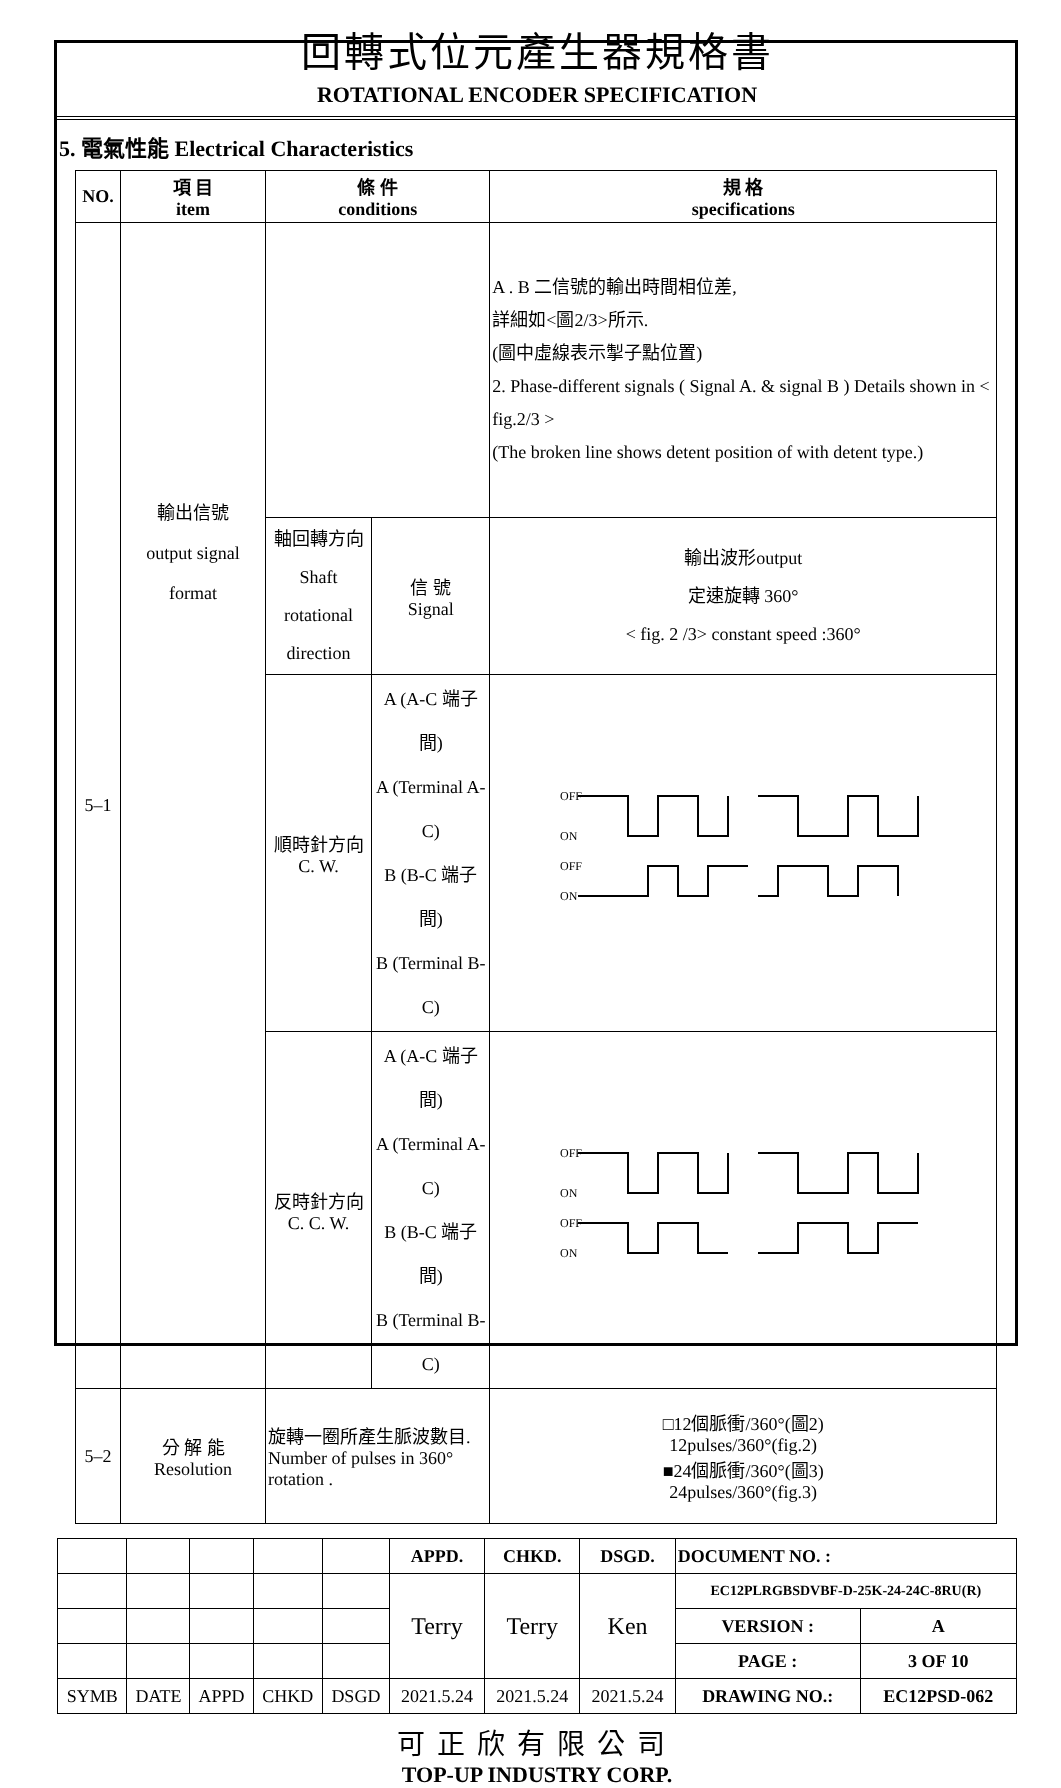回轉式位元產生器規格書
ROTATIONAL ENCODER SPECIFICATION
5. 電氣性能 Electrical Characteristics
| NO. | 項 目 item | 條 件 conditions | | | 規 格 specifications |
| --- | --- | --- | --- | --- | --- |
| 5–1 | 輸出信號 output signal format | | | | A . B 二信號的輸出時間相位差, 詳細如<圖2/3>所示. (圖中虛線表示掣子點位置) 2. Phase-different signals ( Signal A. & signal B ) Details shown in < fig.2/3 > (The broken line shows detent position of with detent type.) |
| | | 軸回轉方向 Shaft rotational direction | 信 號 Signal | 輸出波形output 定速旋轉 360° < fig. 2 /3> constant speed :360° | |
| | | 順時針方向 C. W. | A (A-C 端子間) A (Terminal A-C) B (B-C 端子間) B (Terminal B-C) | OFF ON OFF ON | |
| | | 反時針方向 C. C. W. | A (A-C 端子間) A (Terminal A-C) B (B-C 端子間) B (Terminal B-C) | OFF ON OFF ON | |
| 5–2 | 分 解 能 Resolution | 旋轉一圈所產生脈波數目. Number of pulses in 360° rotation . | | | □12個脈衝/360°(圖2) 12pulses/360°(fig.2) ■24個脈衝/360°(圖3) 24pulses/360°(fig.3) |
| | | | | | APPD. | CHKD. | DSGD. | DOCUMENT NO. : | |
| | | | | | Terry | Terry | Ken | EC12PLRGBSDVBF-D-25K-24-24C-8RU(R) | |
| | | | | | | | | VERSION : | A |
| | | | | | | | | PAGE : | 3 OF 10 |
| SYMB | DATE | APPD | CHKD | DSGD | 2021.5.24 | 2021.5.24 | 2021.5.24 | DRAWING NO.: | EC12PSD-062 |
可正欣有限公司
TOP-UP INDUSTRY CORP.